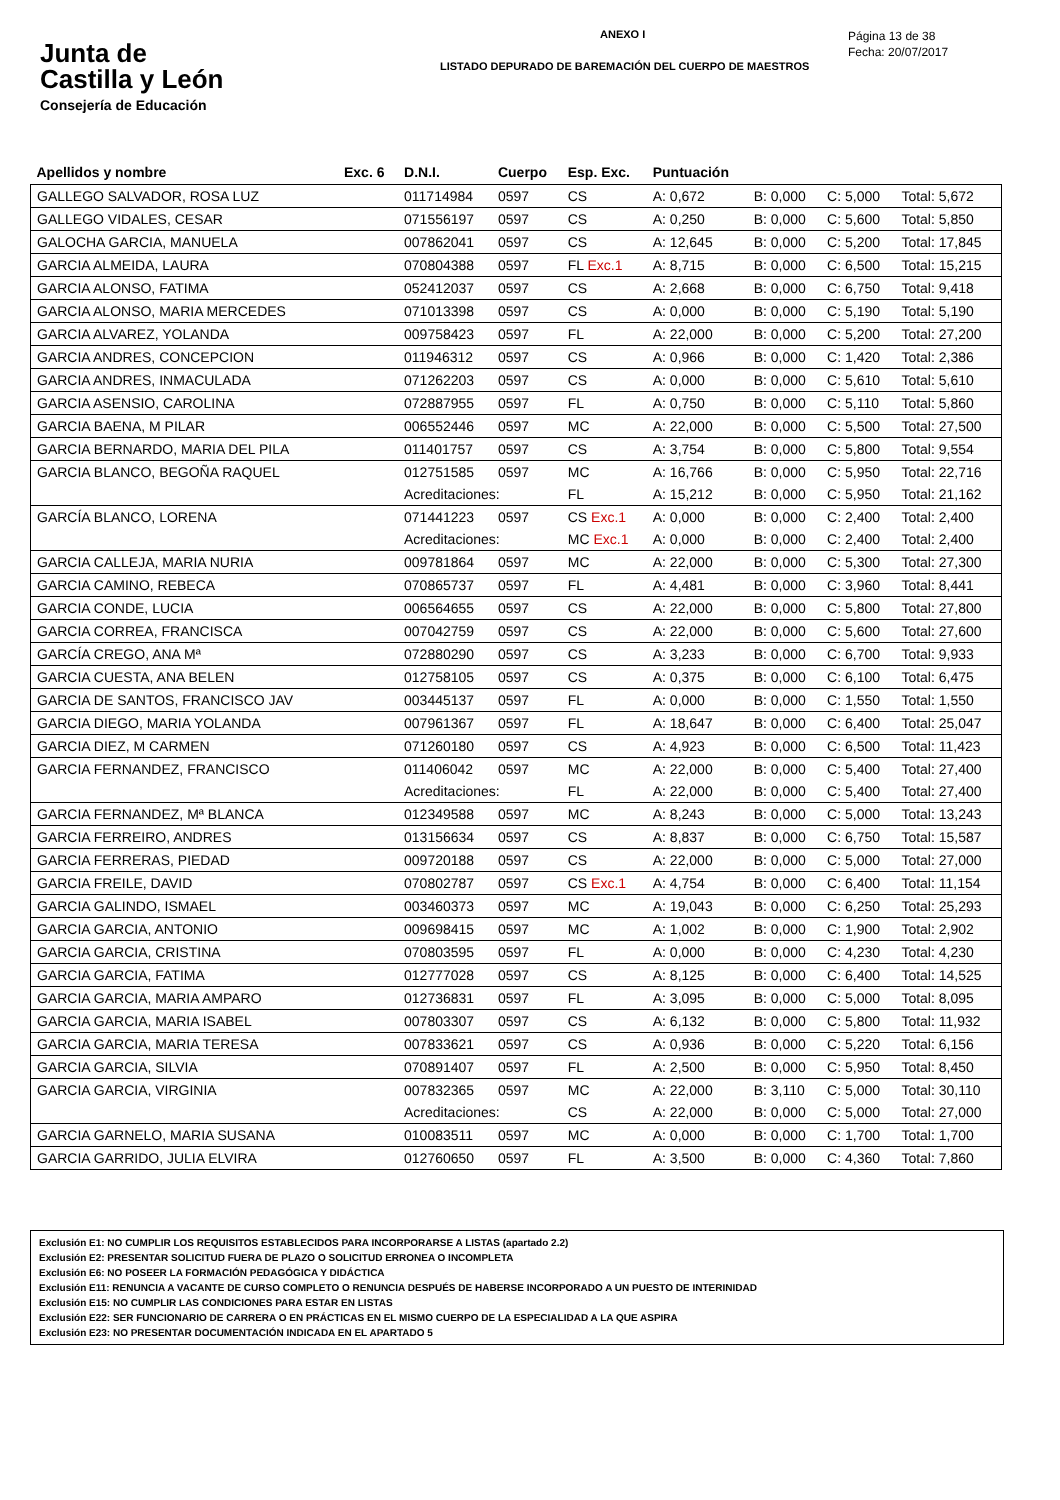Junta de
Castilla y León
Consejería de Educación
ANEXO I
LISTADO DEPURADO DE BAREMACIÓN DEL CUERPO DE MAESTROS
Página 13 de 38
Fecha: 20/07/2017
| Apellidos y nombre | Exc. 6 | D.N.I. | Cuerpo | Esp. Exc. | Puntuación | | | |
| --- | --- | --- | --- | --- | --- | --- | --- | --- |
| GALLEGO SALVADOR, ROSA LUZ | | 011714984 | 0597 | CS | A: 0,672 | B: 0,000 | C: 5,000 | Total: 5,672 |
| GALLEGO VIDALES, CESAR | | 071556197 | 0597 | CS | A: 0,250 | B: 0,000 | C: 5,600 | Total: 5,850 |
| GALOCHA GARCIA, MANUELA | | 007862041 | 0597 | CS | A: 12,645 | B: 0,000 | C: 5,200 | Total: 17,845 |
| GARCIA ALMEIDA, LAURA | | 070804388 | 0597 | FL Exc.1 | A: 8,715 | B: 0,000 | C: 6,500 | Total: 15,215 |
| GARCIA ALONSO, FATIMA | | 052412037 | 0597 | CS | A: 2,668 | B: 0,000 | C: 6,750 | Total: 9,418 |
| GARCIA ALONSO, MARIA MERCEDES | | 071013398 | 0597 | CS | A: 0,000 | B: 0,000 | C: 5,190 | Total: 5,190 |
| GARCIA ALVAREZ, YOLANDA | | 009758423 | 0597 | FL | A: 22,000 | B: 0,000 | C: 5,200 | Total: 27,200 |
| GARCIA ANDRES, CONCEPCION | | 011946312 | 0597 | CS | A: 0,966 | B: 0,000 | C: 1,420 | Total: 2,386 |
| GARCIA ANDRES, INMACULADA | | 071262203 | 0597 | CS | A: 0,000 | B: 0,000 | C: 5,610 | Total: 5,610 |
| GARCIA ASENSIO, CAROLINA | | 072887955 | 0597 | FL | A: 0,750 | B: 0,000 | C: 5,110 | Total: 5,860 |
| GARCIA BAENA, M PILAR | | 006552446 | 0597 | MC | A: 22,000 | B: 0,000 | C: 5,500 | Total: 27,500 |
| GARCIA BERNARDO, MARIA DEL PILA | | 011401757 | 0597 | CS | A: 3,754 | B: 0,000 | C: 5,800 | Total: 9,554 |
| GARCIA BLANCO, BEGOÑA RAQUEL | | 012751585 | 0597 | MC | A: 16,766 | B: 0,000 | C: 5,950 | Total: 22,716 |
| | | Acreditaciones: | | FL | A: 15,212 | B: 0,000 | C: 5,950 | Total: 21,162 |
| GARCÍA BLANCO, LORENA | | 071441223 | 0597 | CS Exc.1 | A: 0,000 | B: 0,000 | C: 2,400 | Total: 2,400 |
| | | Acreditaciones: | | MC Exc.1 | A: 0,000 | B: 0,000 | C: 2,400 | Total: 2,400 |
| GARCIA CALLEJA, MARIA NURIA | | 009781864 | 0597 | MC | A: 22,000 | B: 0,000 | C: 5,300 | Total: 27,300 |
| GARCIA CAMINO, REBECA | | 070865737 | 0597 | FL | A: 4,481 | B: 0,000 | C: 3,960 | Total: 8,441 |
| GARCIA CONDE, LUCIA | | 006564655 | 0597 | CS | A: 22,000 | B: 0,000 | C: 5,800 | Total: 27,800 |
| GARCIA CORREA, FRANCISCA | | 007042759 | 0597 | CS | A: 22,000 | B: 0,000 | C: 5,600 | Total: 27,600 |
| GARCÍA CREGO, ANA Mª | | 072880290 | 0597 | CS | A: 3,233 | B: 0,000 | C: 6,700 | Total: 9,933 |
| GARCIA CUESTA, ANA BELEN | | 012758105 | 0597 | CS | A: 0,375 | B: 0,000 | C: 6,100 | Total: 6,475 |
| GARCIA DE SANTOS, FRANCISCO JAV | | 003445137 | 0597 | FL | A: 0,000 | B: 0,000 | C: 1,550 | Total: 1,550 |
| GARCIA DIEGO, MARIA YOLANDA | | 007961367 | 0597 | FL | A: 18,647 | B: 0,000 | C: 6,400 | Total: 25,047 |
| GARCIA DIEZ, M CARMEN | | 071260180 | 0597 | CS | A: 4,923 | B: 0,000 | C: 6,500 | Total: 11,423 |
| GARCIA FERNANDEZ, FRANCISCO | | 011406042 | 0597 | MC | A: 22,000 | B: 0,000 | C: 5,400 | Total: 27,400 |
| | | Acreditaciones: | | FL | A: 22,000 | B: 0,000 | C: 5,400 | Total: 27,400 |
| GARCIA FERNANDEZ, Mª BLANCA | | 012349588 | 0597 | MC | A: 8,243 | B: 0,000 | C: 5,000 | Total: 13,243 |
| GARCIA FERREIRO, ANDRES | | 013156634 | 0597 | CS | A: 8,837 | B: 0,000 | C: 6,750 | Total: 15,587 |
| GARCIA FERRERAS, PIEDAD | | 009720188 | 0597 | CS | A: 22,000 | B: 0,000 | C: 5,000 | Total: 27,000 |
| GARCIA FREILE, DAVID | | 070802787 | 0597 | CS Exc.1 | A: 4,754 | B: 0,000 | C: 6,400 | Total: 11,154 |
| GARCIA GALINDO, ISMAEL | | 003460373 | 0597 | MC | A: 19,043 | B: 0,000 | C: 6,250 | Total: 25,293 |
| GARCIA GARCIA, ANTONIO | | 009698415 | 0597 | MC | A: 1,002 | B: 0,000 | C: 1,900 | Total: 2,902 |
| GARCIA GARCIA, CRISTINA | | 070803595 | 0597 | FL | A: 0,000 | B: 0,000 | C: 4,230 | Total: 4,230 |
| GARCIA GARCIA, FATIMA | | 012777028 | 0597 | CS | A: 8,125 | B: 0,000 | C: 6,400 | Total: 14,525 |
| GARCIA GARCIA, MARIA AMPARO | | 012736831 | 0597 | FL | A: 3,095 | B: 0,000 | C: 5,000 | Total: 8,095 |
| GARCIA GARCIA, MARIA ISABEL | | 007803307 | 0597 | CS | A: 6,132 | B: 0,000 | C: 5,800 | Total: 11,932 |
| GARCIA GARCIA, MARIA TERESA | | 007833621 | 0597 | CS | A: 0,936 | B: 0,000 | C: 5,220 | Total: 6,156 |
| GARCIA GARCIA, SILVIA | | 070891407 | 0597 | FL | A: 2,500 | B: 0,000 | C: 5,950 | Total: 8,450 |
| GARCIA GARCIA, VIRGINIA | | 007832365 | 0597 | MC | A: 22,000 | B: 3,110 | C: 5,000 | Total: 30,110 |
| | | Acreditaciones: | | CS | A: 22,000 | B: 0,000 | C: 5,000 | Total: 27,000 |
| GARCIA GARNELO, MARIA SUSANA | | 010083511 | 0597 | MC | A: 0,000 | B: 0,000 | C: 1,700 | Total: 1,700 |
| GARCIA GARRIDO, JULIA ELVIRA | | 012760650 | 0597 | FL | A: 3,500 | B: 0,000 | C: 4,360 | Total: 7,860 |
Exclusión E1: NO CUMPLIR LOS REQUISITOS ESTABLECIDOS PARA INCORPORARSE A LISTAS (apartado 2.2)
Exclusión E2: PRESENTAR SOLICITUD FUERA DE PLAZO O SOLICITUD ERRONEA O INCOMPLETA
Exclusión E6: NO POSEER LA FORMACIÓN PEDAGÓGICA Y DIDÁCTICA
Exclusión E11: RENUNCIA A VACANTE DE CURSO COMPLETO O RENUNCIA DESPUÉS DE HABERSE INCORPORADO A UN PUESTO DE INTERINIDAD
Exclusión E15: NO CUMPLIR LAS CONDICIONES PARA ESTAR EN LISTAS
Exclusión E22: SER FUNCIONARIO DE CARRERA O EN PRÁCTICAS EN EL MISMO CUERPO DE LA ESPECIALIDAD A LA QUE ASPIRA
Exclusión E23: NO PRESENTAR DOCUMENTACIÓN INDICADA EN EL APARTADO 5